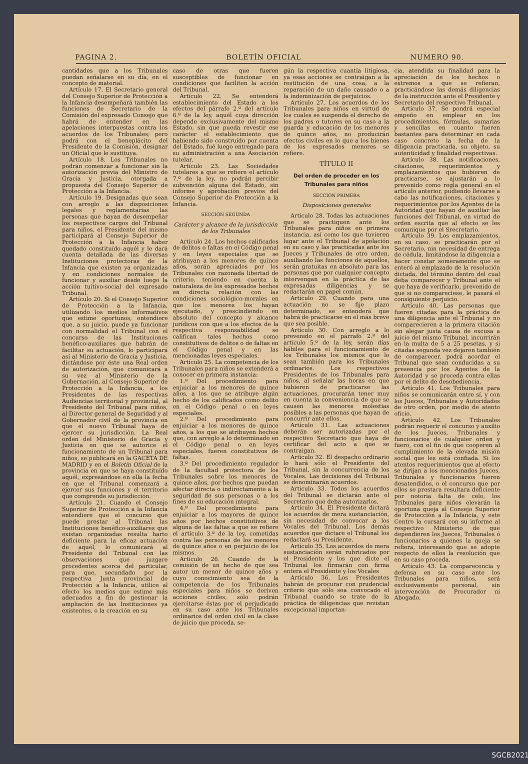PAGINA 2. BOLETÍN OFICIAL NUMERO 90.
cantidades que a los Tribunales puedan señalarse en su día, en el concepto de material.
Artículo 17. El Secretario general del Consejo Superior de Protección a la Infancia desempeñará también las funciones de Secretario de la Comisión del expresado Consejo que habrá de entender en las apelaciones interpuestas contra los acuerdos de los Tribunales; pero podrá con el beneplácito del Presidente de la Comisión, designar un Oficial que le sustituya.
Artículo 18. Los Tribunales no podrán comenzar a funcionar sin la autorización previa del Ministro de Gracia y Justicia, otorgada a propuesta del Consejo Superior de Protección a la Infancia.
Artículo 19. Designadas que sean con arreglo a las disposiciones legales y reglamentarias las personas que hayan de desempeñar los respectivos cargos del Tribunal para niños, el Presidente del mismo participará al Consejo Superior de Protección a la Infancia haber quedado constituído aquél y le dará cuenta detallada de las diversas Instituciones protectoras de la Infancia que existen ya organizadas y en condiciones normales de funcionar y auxiliar desde luego la acción tuitivo-social del expresado Tribunal.
Artículo 20. Si el Consejo Superior de Protección a la Infancia, utilizando los medios informativos que estime oportunos, entendiere que, a su juicio, puede ya funcionar con normalidad el Tribunal con el concurso de las Instituciones benéfico-auxiliares que habrán de facilitar su actuación, lo participará así al Ministerio de Gracia y Justicia, dictándose por éste una Real orden de autorización, que comunicará a su vez al Ministerio de la Gobernación, al Consejo Superior de Protección a la Infancia, a los Presidentes de las respectivas Audiencias territorial y provincial, al Presidente del Tribunal para niños, al Director general de Seguridad y al Gobernador civil de la provincia en que el nuevo Tribunal haya de ejercer su jurisdicción. La Real orden del Ministerio de Gracia y Justicia en que se autorice el funcionamiento de un Tribunal para niños, se publicará en la GACETA DE MADRID y en el Boletín Oficial de la provincia en que se haya constituído aquél, expresándose en ella la fecha en que el Tribunal comenzará a ejercer sus funciones y el territorio que comprende su jurisdicción.
Artículo 21. Cuando el Consejo Superior de Protección a la Infancia entendiere que el concurso que puede prestar al Tribunal las Instituciones benéfico-auxiliares que existan organizadas resulta harto deficiente para la eficaz actuación de aquél, lo comunicará al Presidente del Tribunal con las observaciones que juzgare procedentes acerca del particular, para que, secundado por la respectiva Junta provincial de Protección a la Infancia, utilice al efecto los medios que estime más adecuados a fin de gestionar la ampliación de las Instituciones ya existentes, o la creación en su
caso de otras que fueren susceptibles de funcionar en condiciones que faciliten la acción del Tribunal.
Artículo 22. Se entenderá establecimiento del Estado a los efectos del párrafo 2.º del artículo 6.º de la ley, aquél cuya dirección depende exclusivamente del mismo Estado, sin que pueda revestir ese carácter el establecimiento que habiendo sido construído por cuenta del Estado, fué luego entregado para su administración a una Asociación tutelar.
Artículo 23. Las Sociedades tutelares a que se refiere el artículo 7.º de la ley, no podrán percibir subvención alguna del Estado, sin informe y aprobación previos del Consejo Superior de Protección a la Infancia.
SECCIÓN SEGUNDA
Carácter y alcance de la jurisdicción de los Tribunales
Artículo 24. Los hechos calificados de delitos o faltas en el Código penal y en leyes especiales que se atribuyan a los menores de quince años, serán apreciados por los Tribunales con razonada libertad de criterio, teniendo en cuenta la naturaleza de los expresados hechos en directa relación con las condiciones sociológico-morales en que los menores los hayan ejecutado, y prescindiendo en absoluto del concepto y alcance jurídicos con que a los efectos de la respectiva responsabilidad se califican tales hechos como constitutivos de delitos o de faltas en el Código penal y en las mencionadas leyes especiales.
Artículo 25. La competencia de los Tribunales para niños se extenderá a conocer en primera instancia:
1.º Del procedimiento para enjuiciar a los menores de quince años, a los que se atribuye algún hecho de los calificados como delito en el Código penal o en leyes especiales.
2.º Del procedimiento para enjuiciar a los menores de quince años, a los que se atribuyen hechos que, con arreglo a lo determinado en el Código penal o en leyes especiales, fueren constitutivos de faltas.
3.º Del procedimiento regulador de la facultad protectora de los Tribunales sobre los menores de quince años, por hechos que puedan afectar directa o indirectamente a la seguridad de sus personas o a los fines de su educación integral.
4.º Del procedimiento para enjuiciar a los mayores de quince años por hechos constitutivos de alguna de las faltas a que se refiere el artículo 3.º de la ley, cometidas contra las personas de los menores de quince años o en perjuicio de los mismos.
Artículo 26. Cuando de la comisión de un hecho de que sea autor un menor de quince años y cuyo conocimiento sea de la competencia de los Tribunales especiales para niños se deriven acciones civiles, sólo podrán ejercitarse éstas por el perjudicado en su caso ante los Tribunales ordinarios del orden civil en la clase de juicio que proceda, se-
gún la respectiva cuantía litigiosa, ya esas acciones se contraigan a la restitución de una cosa, a la reparación de un daño causado o a la indemnización de perjuicios.
Artículo 27. Los acuerdos de los Tribunales para niños en virtud de los cuales se suspenda el derecho de los padres o tutores en su caso a la guarda y educación de los menores de quince años, no producirán efectos civiles en lo que a los bienes de los expresados menores se refiere.
TÍTULO II
Del orden de proceder en los Tribunales para niños
SECCIÓN PRIMERA
Disposiciones generales
Artículo 28. Todas las actuaciones que se practiquen ante los Tribunales para niños en primera instancia, así como los que tuvieren lugar ante el Tribunal de apelación en su caso y las practicadas ante los Jueces y Tribunales de otro orden, auxiliando las funciones de aquellos, serán gratuitas en absoluto para las personas que por cualquier concepto intervengan en la práctica de las expresadas diligencias y se redactarán en papel común.
Artículo 29. Cuando para una actuación no se fije plazo determinado, se entenderá que habrá de practicarse en el más breve que sea posible.
Artículo 30. Con arreglo a lo prevenido en el párrafo 2.º del artículo 5.º de la ley, serán días hábiles para el funcionamiento de los Tribunales los mismos que lo sean también para los Tribunales ordinarios. Los respectivos Presidentes de los Tribunales para niños, al señalar las horas en que hubieren de practicarse las actuaciones, procurarán tener muy en cuenta la conveniencia de que se causen las menores molestias posibles a las personas que hayan de concurrir ante ellos.
Artículo 31. Las actuaciones deberán ser autorizadas por el respectivo Secretario que haya de certificar del acto a que se contraigan.
Artículo 32. El despacho ordinario lo hará sólo el Presidente del Tribunal, sin la concurrencia de los Vocales. Las decisiones del Tribunal se denominarán acuerdos.
Artículo 33. Todos los acuerdos del Tribunal se dictarán ante el Secretario que deba autorizarlos.
Artículo 34. El Presidente dictará los acuerdos de mera sustanciación, sin necesidad de convocar a los Vocales del Tribunal. Los demás acuerdos que dictare el Tribunal los redactará su Presidente.
Artículo 35. Los acuerdos de mera sustanciación serán rubricados por el Presidente y los que dicte el Tribunal los firmarán con firma entera el Presidente y los Vocales
Artículo 36. Los Presidentes habrán de procurar con prudencial criterio que sólo sea convocado el Tribunal cuando se trate de la práctica de diligencias que revistan excepcional importan-
cia, atendida su finalidad para la apreciación de los hechos o extremos a que se refieran, practicándose las demás diligencias de la instrucción ante el Presidente y Secretario del respectivo Tribunal.
Artículo 37. Se pondrá especial empeño en emplear en los procedimientos, fórmulas, sumarias y sencillas en cuanto fueren bastantes para determinar en cada caso concreto la fecha de la diligencia practicada, su objeto, su autenticidad y finalidad respectivas.
Artículo 38. Las notificaciones, citaciones, requerimientos y emplazamientos que hubieren de practicarse, se ajustarán a lo prevenido como regla general en el artículo anterior, pudiendo llevarse a cabo las notificaciones, citaciones y requerimientos por los Agentes de la Autoridad que hayan de auxiliar las funciones del Tribunal, en virtud de orden escrita que al efecto se les comunique por el Srecretario.
Artículo 39. Los emplazamientos, en su caso, se practicarán por el Secretario, nin necesidad de entrega de cédula, limitándose la diligencia a hacer constar someramente que se enteró al emplazado de la resolución dictada, del término dentro del cual deba comparecer y Tribunal ante el que haya de verificarlo, prevenido de que si no compareciese, le pasará el consiguiente perjuicio.
Artículo 40. Las personas que fueren citadas para la práctica de una diligencia ante el Tribunal y no comparecieren a la primera citación sin alegar justa causa de excusa a juicio del mismo Tribunal, incurrirán en la multa de 5 a 25 pesetas, y si citadas segunda vez dejaren también de comparecer, podrá acordar el Tribunal que sean conducidas a su presencia por los Agentes de la Autoridad y se proceda contra ellas por el delito de desobediencia.
Artículo 41. Los Tribunales para niños se comunicarán entre sí, y con los Jueces, Tribunales y Autoridades de otro orden, por medio de atento oficio.
Artículo 42. Los Tribunales podrán requerir el concurso y auxilio de los Jueces, Tribunales y funcionarios de cualquier orden y fuero, con el fin de que cooperen al cumplimiento de la elevada misión social que les está confiada. Si los atentos requerimientos que al efecto se dirijan a los mencionados Jueces, Tribunales y funcionarios fueren desatendidos, o el concurso que por ellos se prestara resultara deficiente por notoria falta de celo, los Tribunales para niños elevarán la oportuna queja al Consejo Superior de Protección a la Infancia, y este Centro la cursará con su informe al respectivo Ministerio de que dependieren los Jueces, Tribunales ó funcionarios a quienes la queja se refiera, interesando que se adopte respecto de ellos la resolución que en su caso proceda.
Artículo 43. La comparecencia y defensa en su caso ante los Tribunales para niños, será exclusivamente personal, sin intervención de Procurador ni Abogado.
SGCB2021